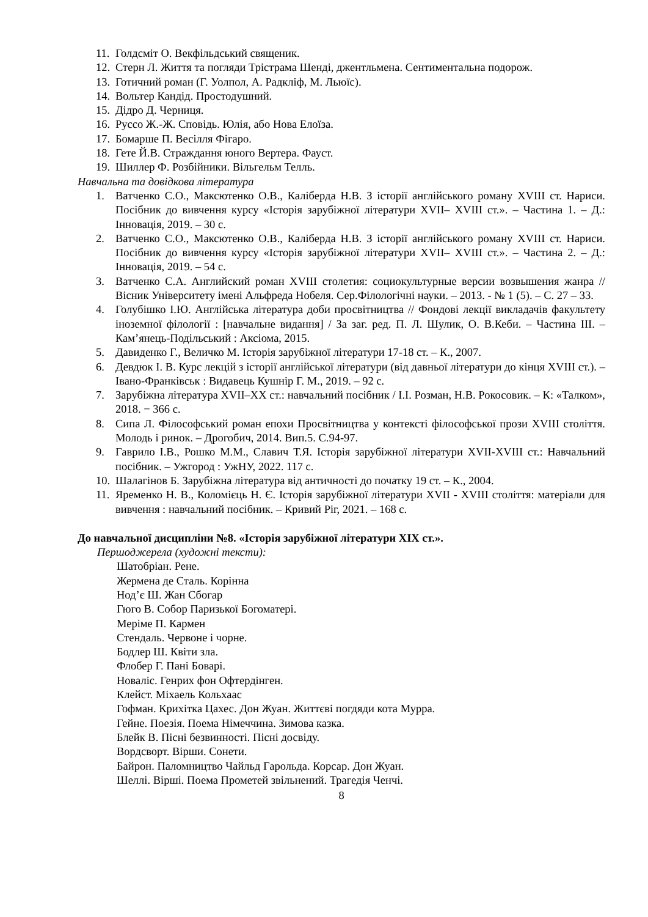11. Голдсміт О. Векфільдський священик.
12. Стерн Л. Життя та погляди Трістрама Шенді, джентльмена. Сентиментальна подорож.
13. Готичний роман (Г. Уолпол, А. Радкліф, М. Льюїс).
14. Вольтер Кандід. Простодушний.
15. Дідро Д. Черниця.
16. Руссо Ж.-Ж. Сповідь. Юлія, або Нова Елоїза.
17. Бомарше П. Весілля Фігаро.
18. Гете Й.В. Страждання юного Вертера. Фауст.
19. Шиллер Ф. Розбійники. Вільгельм Телль.
Навчальна та довідкова література
1. Ватченко С.О., Максютенко О.В., Каліберда Н.В. З історії англійського роману XVIII ст. Нариси. Посібник до вивчення курсу «Історія зарубіжної літератури XVII– XVIII ст.». – Частина 1. – Д.: Інновація, 2019. – 30 с.
2. Ватченко С.О., Максютенко О.В., Каліберда Н.В. З історії англійського роману XVIII ст. Нариси. Посібник до вивчення курсу «Історія зарубіжної літератури XVII– XVIII ст.». – Частина 2. – Д.: Інновація, 2019. – 54 с.
3. Ватченко С.А. Английский роман XVIII столетия: социокультурные версии возвышения жанра // Вісник Університету імені Альфреда Нобеля. Сер.Філологічні науки. – 2013. - № 1 (5). – С. 27 – 33.
4. Голубішко І.Ю. Англійська література доби просвітництва // Фондові лекції викладачів факультету іноземної філології : [навчальне видання] / За заг. ред. П. Л. Шулик, О. В.Кеби. – Частина ІІІ. – Кам’янець-Подільський : Аксіома, 2015.
5. Давиденко Г., Величко М. Історія зарубіжної літератури 17-18 ст. – К., 2007.
6. Девдюк І. В. Курс лекцій з історії англійської літератури (від давньої літератури до кінця XVIII ст.). – Івано-Франківськ : Видавець Кушнір Г. М., 2019. – 92 с.
7. Зарубіжна література XVII–XX ст.: навчальний посібник / І.І. Розман, Н.В. Рокосовик. – К: «Талком», 2018. − 366 с.
8. Сипа Л. Філософський роман епохи Просвітництва у контексті філософської прози XVIII століття. Молодь і ринок. – Дрогобич, 2014. Вип.5. С.94-97.
9. Гаврило І.В., Рошко М.М., Славич Т.Я. Історія зарубіжної літератури XVII-XVIII ст.: Навчальний посібник. – Ужгород : УжНУ, 2022. 117 с.
10. Шалагінов Б. Зарубіжна література від античності до початку 19 ст. – К., 2004.
11. Яременко Н. В., Коломієць Н. Є. Історія зарубіжної літератури XVII - XVIII століття: матеріали для вивчення : навчальний посібник. – Кривий Ріг, 2021. – 168 с.
До навчальної дисципліни №8. «Історія зарубіжної літератури ХІХ ст.».
Першоджерела (художні тексти):
Шатобріан. Рене.
Жермена де Сталь. Корінна
Нод’є Ш. Жан Сбогар
Гюго В. Собор Паризької Богоматері.
Меріме П. Кармен
Стендаль. Червоне і чорне.
Бодлер Ш. Квіти зла.
Флобер Г. Пані Боварі.
Новаліс. Генрих фон Офтердінген.
Клейст. Міхаель Кольхаас
Гофман. Крихітка Цахес. Дон Жуан. Життєві погдяди кота Мурра.
Гейне. Поезія. Поема Німеччина. Зимова казка.
Блейк В. Пісні безвинності. Пісні досвіду.
Вордсворт. Вірши. Сонети.
Байрон. Паломництво Чайльд Гарольда. Корсар. Дон Жуан.
Шеллі. Вірші. Поема Прометей звільнений. Трагедія Ченчі.
8